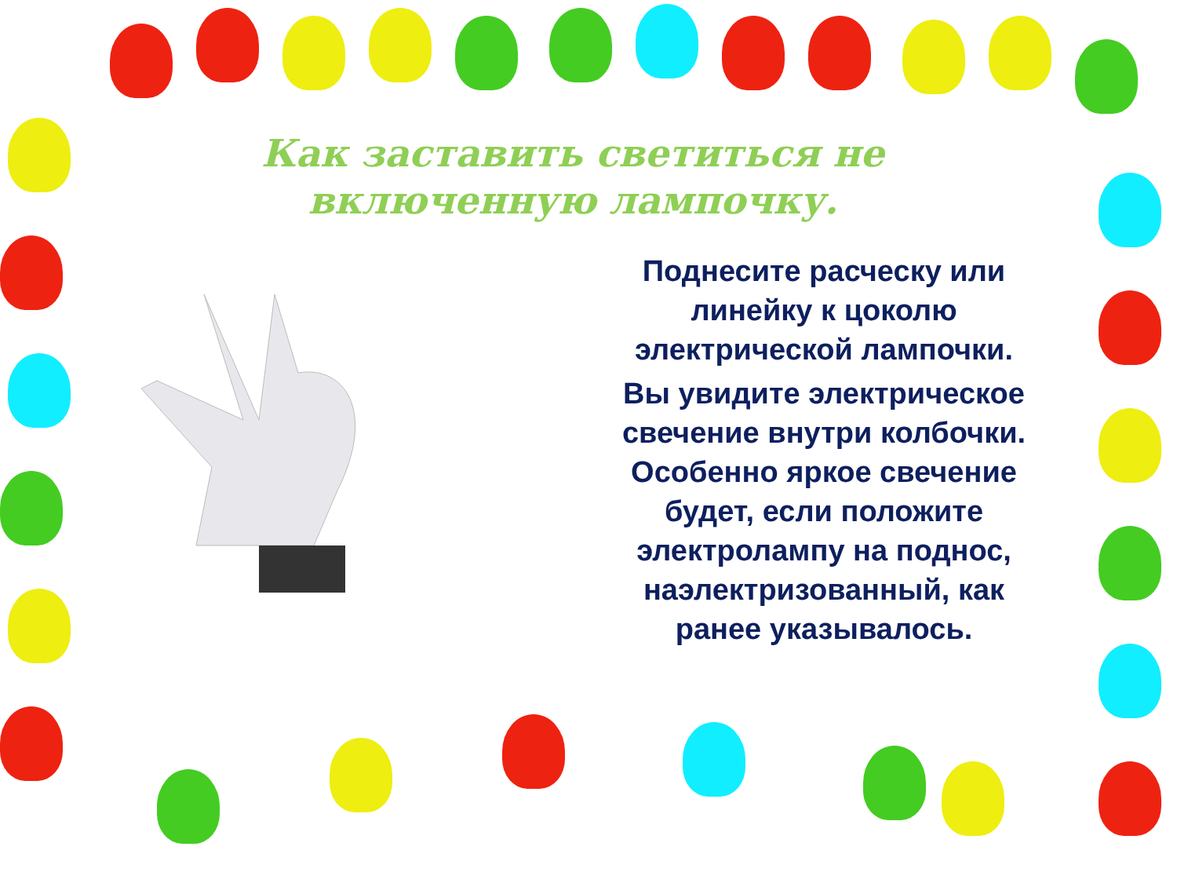Как заставить светиться не включенную лампочку.
Поднесите расческу или линейку к цоколю электрической лампочки.
Вы увидите электрическое свечение внутри колбочки. Особенно яркое свечение будет, если положите электролампу на поднос, наэлектризованный, как ранее указывалось.